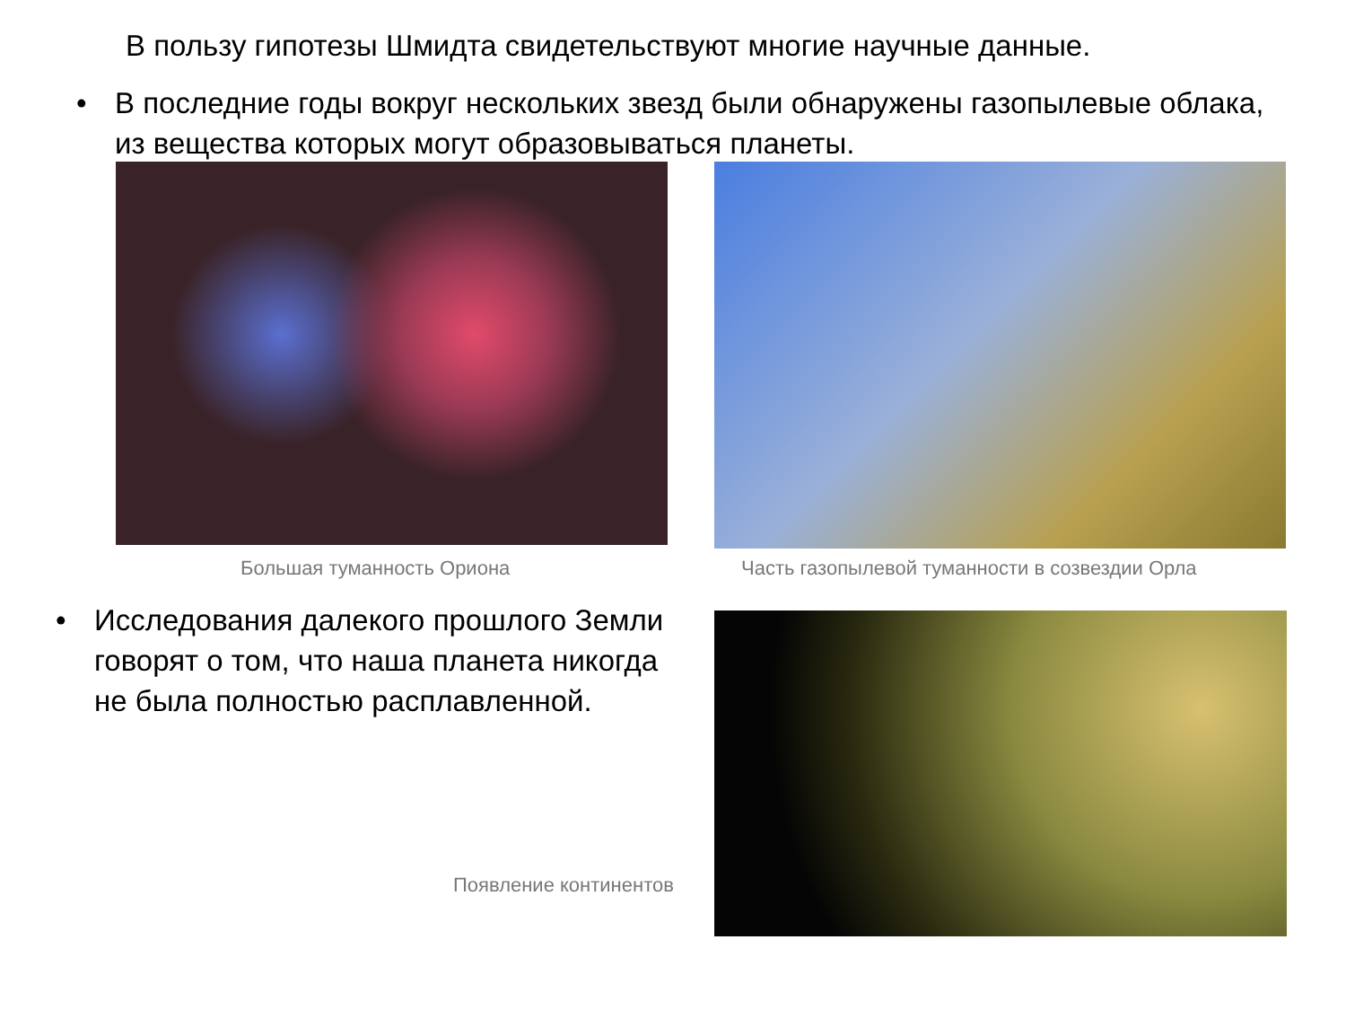В пользу гипотезы Шмидта свидетельствуют многие научные данные.
• В последние годы вокруг нескольких звезд были обнаружены газопылевые облака, из вещества которых могут образовываться планеты.
Большая туманность Ориона
Часть газопылевой туманности в созвездии Орла
• Исследования далекого прошлого Земли говорят о том, что наша планета никогда не была полностью расплавленной.
Появление континентов